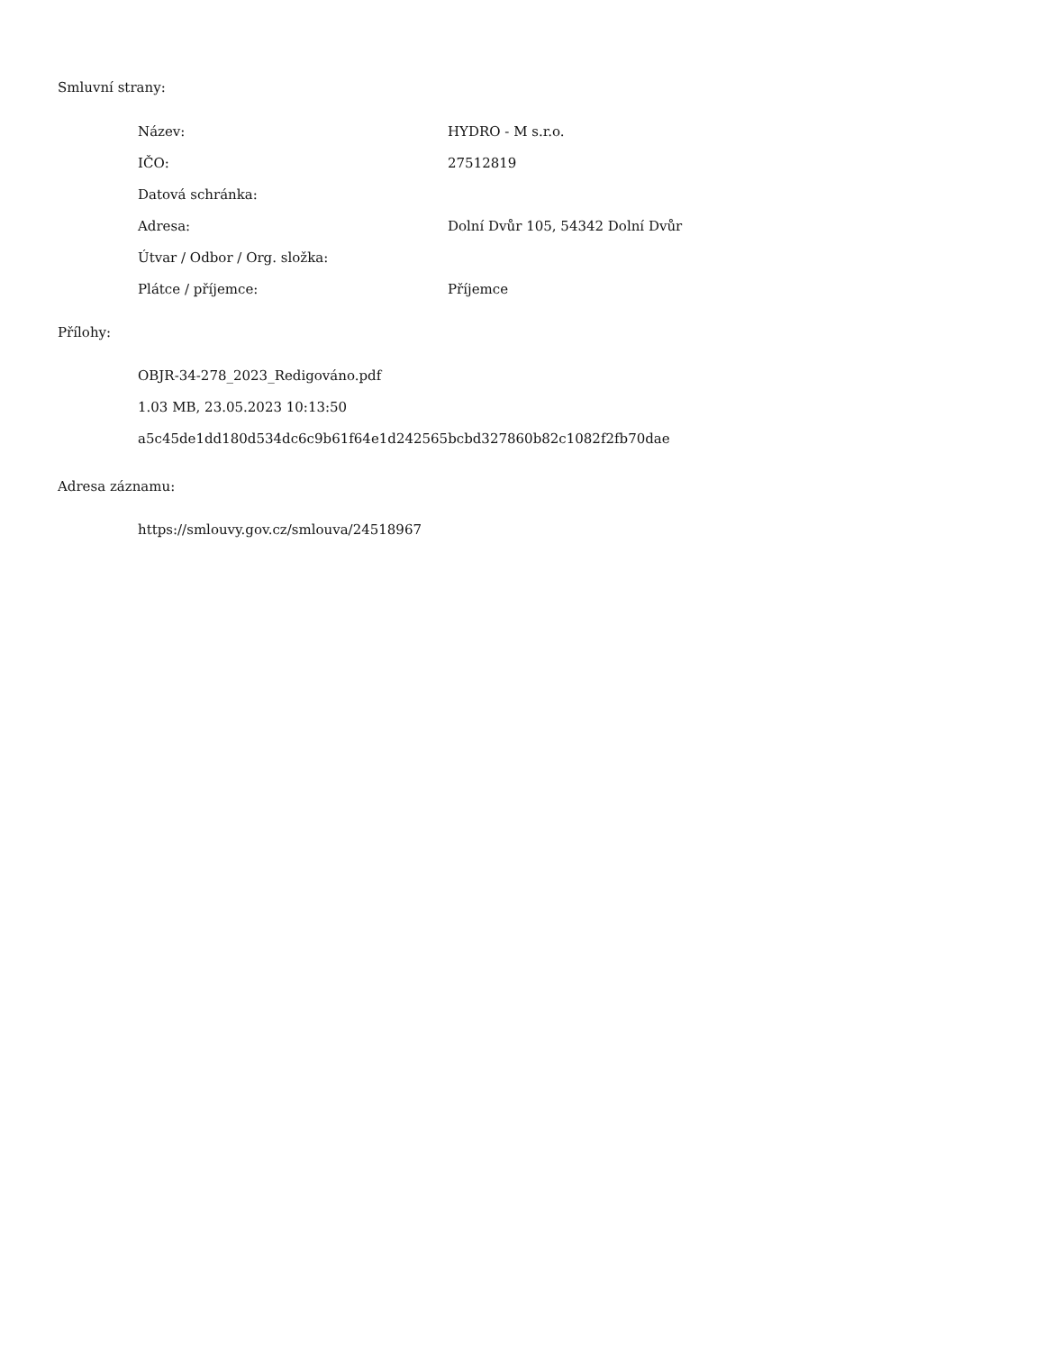Smluvní strany:
| Název: | HYDRO - M s.r.o. |
| IČO: | 27512819 |
| Datová schránka: | |
| Adresa: | Dolní Dvůr 105, 54342 Dolní Dvůr |
| Útvar / Odbor / Org. složka: | |
| Plátce / příjemce: | Příjemce |
Přílohy:
OBJR-34-278_2023_Redigováno.pdf
1.03 MB, 23.05.2023 10:13:50
a5c45de1dd180d534dc6c9b61f64e1d242565bcbd327860b82c1082f2fb70dae
Adresa záznamu:
https://smlouvy.gov.cz/smlouva/24518967